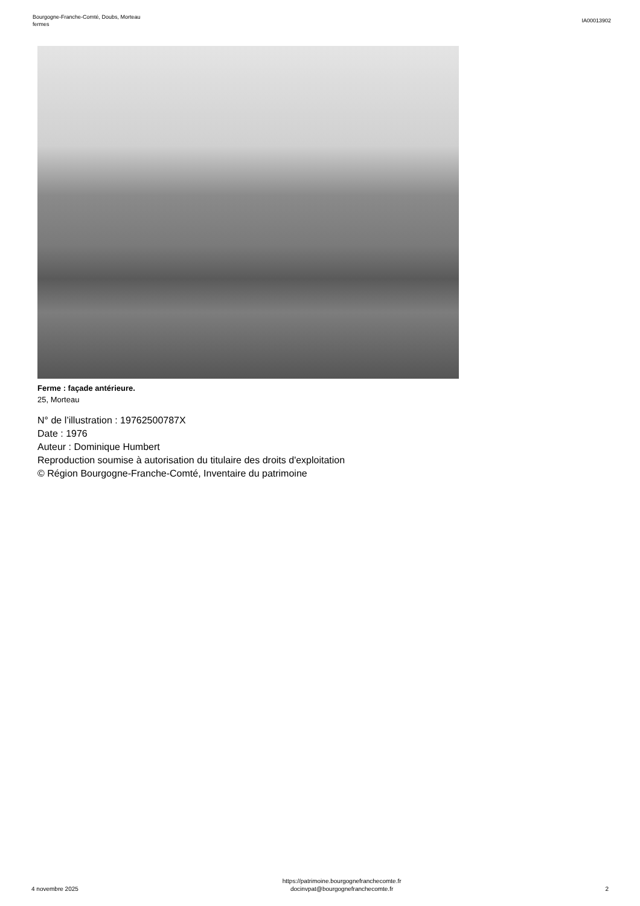Bourgogne-Franche-Comté, Doubs, Morteau
fermes
IA00013902
Ferme : façade antérieure.
25, Morteau
N° de l’illustration : 19762500787X
Date : 1976
Auteur : Dominique Humbert
Reproduction soumise à autorisation du titulaire des droits d'exploitation
© Région Bourgogne-Franche-Comté, Inventaire du patrimoine
4 novembre 2025
https://patrimoine.bourgognefranchecomte.fr
docinvpat@bourgognefranchecomte.fr
2